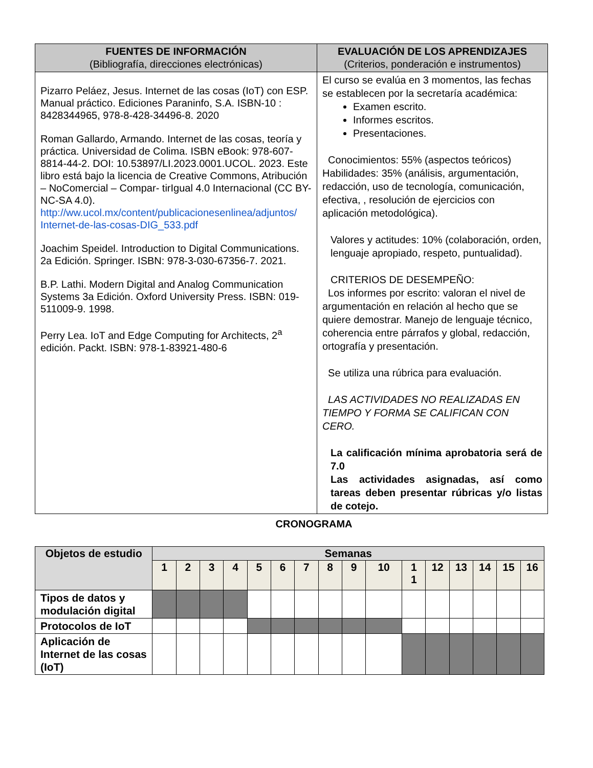| FUENTES DE INFORMACIÓN (Bibliografía, direcciones electrónicas) | EVALUACIÓN DE LOS APRENDIZAJES (Criterios, ponderación e instrumentos) |
| --- | --- |
| Pizarro Peláez, Jesus. Internet de las cosas (IoT) con ESP. Manual práctico. Ediciones Paraninfo, S.A. ISBN-10 : 8428344965, 978-8-428-34496-8. 2020 Roman Gallardo, Armando. Internet de las cosas, teoría y práctica. Universidad de Colima. ISBN eBook: 978-607-8814-44-2. DOI: 10.53897/LI.2023.0001.UCOL. 2023. Este libro está bajo la licencia de Creative Commons, Atribución – NoComercial – Compar- tirIgual 4.0 Internacional (CC BY-NC-SA 4.0). http://ww.ucol.mx/content/publicacionesenlinea/adjuntos/ Internet-de-las-cosas-DIG_533.pdf Joachim Speidel. Introduction to Digital Communications. 2a Edición. Springer. ISBN: 978-3-030-67356-7. 2021. B.P. Lathi. Modern Digital and Analog Communication Systems 3a Edición. Oxford University Press. ISBN: 019-511009-9. 1998. Perry Lea. IoT and Edge Computing for Architects, 2<sup>a</sup> edición. Packt. ISBN: 978-1-83921-480-6 | El curso se evalúa en 3 momentos, las fechas se establecen por la secretaría académica: Examen escrito. Informes escritos. Presentaciones. Conocimientos: 55% (aspectos teóricos) Habilidades: 35% (análisis, argumentación, redacción, uso de tecnología, comunicación, efectiva, , resolución de ejercicios con aplicación metodológica). Valores y actitudes: 10% (colaboración, orden, lenguaje apropiado, respeto, puntualidad). CRITERIOS DE DESEMPEÑO: Los informes por escrito: valoran el nivel de argumentación en relación al hecho que se quiere demostrar. Manejo de lenguaje técnico, coherencia entre párrafos y global, redacción, ortografía y presentación. Se utiliza una rúbrica para evaluación. LAS ACTIVIDADES NO REALIZADAS EN TIEMPO Y FORMA SE CALIFICAN CON CERO. La calificación mínima aprobatoria será de 7.0 Las actividades asignadas, así como tareas deben presentar rúbricas y/o listas de cotejo. |
CRONOGRAMA
| Objetos de estudio | Semanas | | | | | | | | | | | | | | | |
| --- | --- | --- | --- | --- | --- | --- | --- | --- | --- | --- | --- | --- | --- | --- | --- | --- |
| | 1 | 2 | 3 | 4 | 5 | 6 | 7 | 8 | 9 | 10 | 1 1 | 12 | 13 | 14 | 15 | 16 |
| Tipos de datos y modulación digital | | | | | | | | | | | | | | | | |
| Protocolos de IoT | | | | | | | | | | | | | | | | |
| Aplicación de Internet de las cosas (IoT) | | | | | | | | | | | | | | | | |